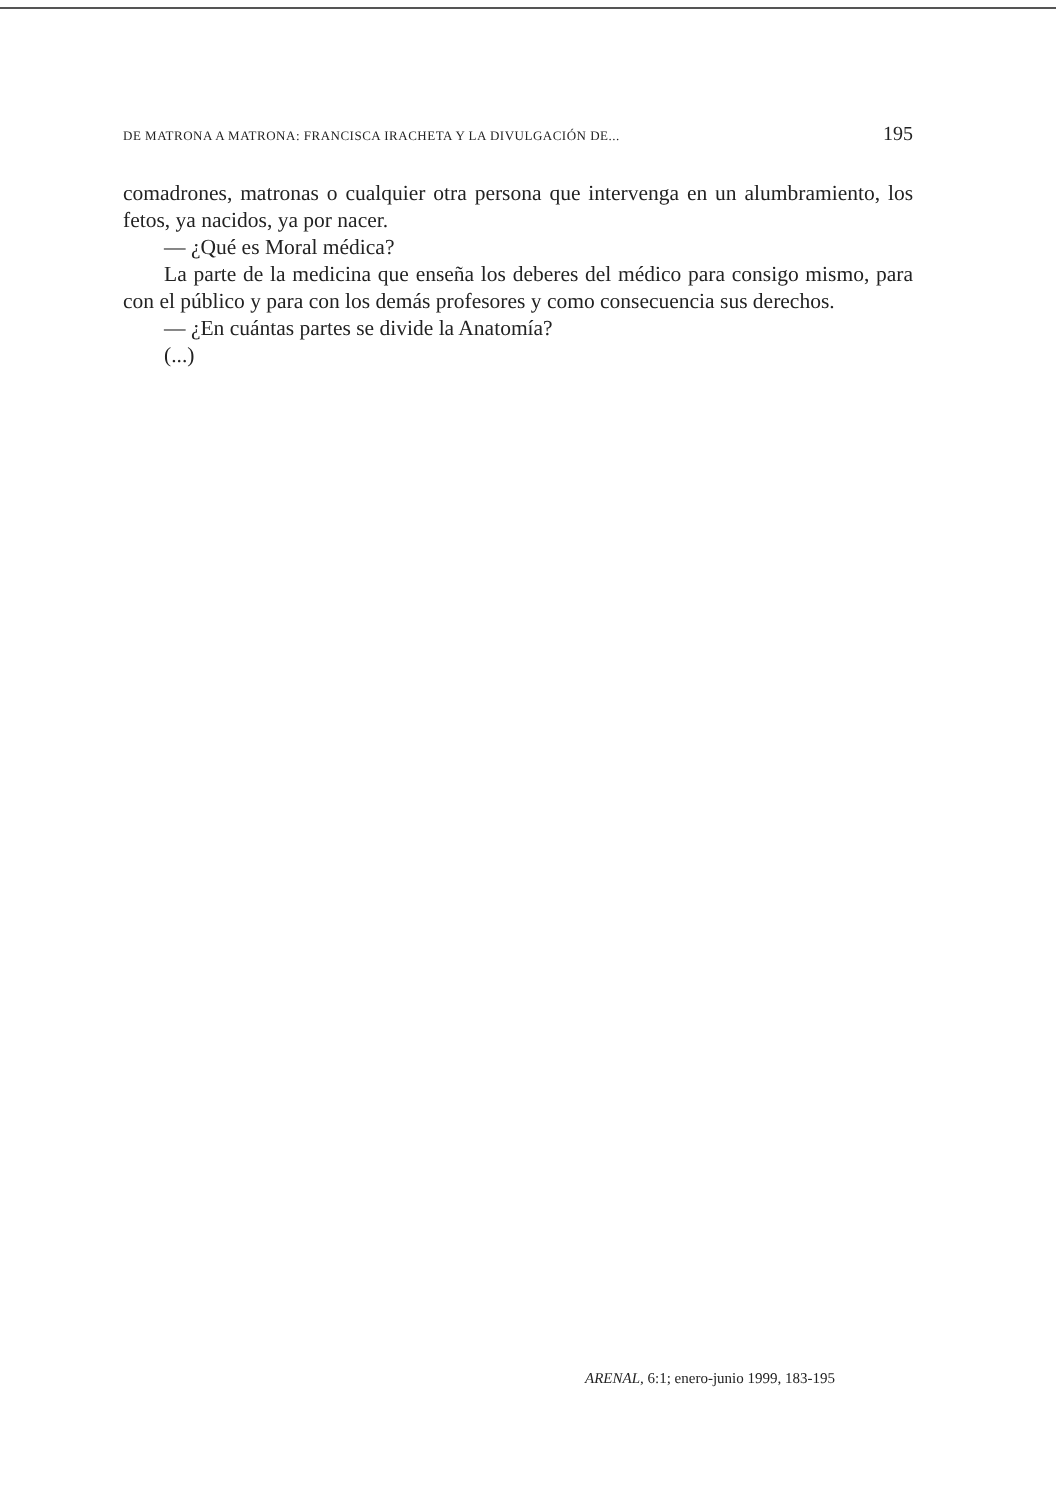DE MATRONA A MATRONA: FRANCISCA IRACHETA Y LA DIVULGACIÓN DE... 195
comadrones, matronas o cualquier otra persona que intervenga en un alumbramiento, los fetos, ya nacidos, ya por nacer.
— ¿Qué es Moral médica?
La parte de la medicina que enseña los deberes del médico para consigo mismo, para con el público y para con los demás profesores y como consecuencia sus derechos.
— ¿En cuántas partes se divide la Anatomía?
(...)
ARENAL, 6:1; enero-junio 1999, 183-195